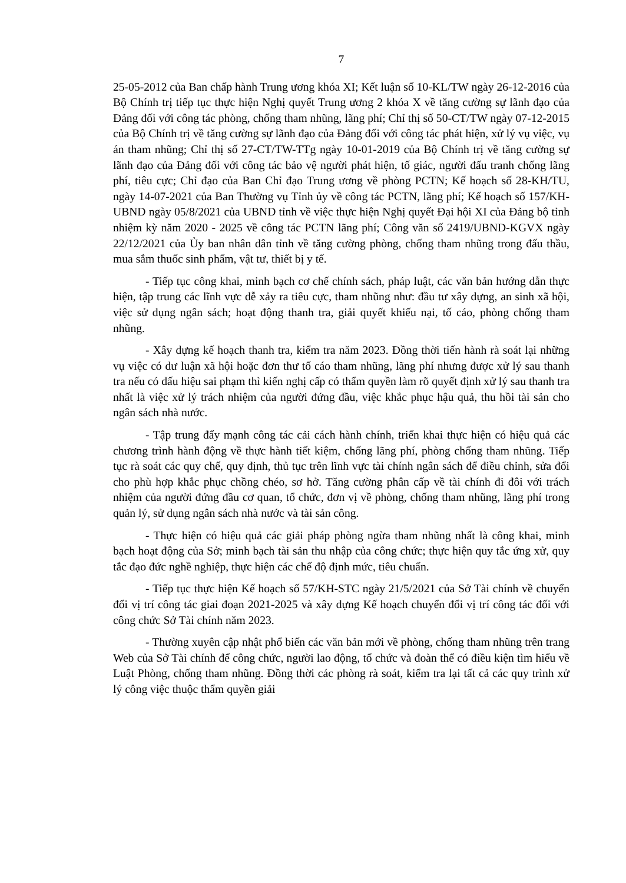7
25-05-2012 của Ban chấp hành Trung ương khóa XI; Kết luận số 10-KL/TW ngày 26-12-2016 của Bộ Chính trị tiếp tục thực hiện Nghị quyết Trung ương 2 khóa X về tăng cường sự lãnh đạo của Đảng đối với công tác phòng, chống tham nhũng, lãng phí; Chỉ thị số 50-CT/TW ngày 07-12-2015 của Bộ Chính trị về tăng cường sự lãnh đạo của Đảng đối với công tác phát hiện, xử lý vụ việc, vụ án tham nhũng; Chỉ thị số 27-CT/TW-TTg ngày 10-01-2019 của Bộ Chính trị về tăng cường sự lãnh đạo của Đảng đối với công tác bảo vệ người phát hiện, tố giác, người đấu tranh chống lãng phí, tiêu cực; Chỉ đạo của Ban Chỉ đạo Trung ương về phòng PCTN; Kế hoạch số 28-KH/TU, ngày 14-07-2021 của Ban Thường vụ Tỉnh ủy về công tác PCTN, lãng phí; Kế hoạch số 157/KH-UBND ngày 05/8/2021 của UBND tỉnh về việc thực hiện Nghị quyết Đại hội XI của Đảng bộ tỉnh nhiệm kỳ năm 2020 - 2025 về công tác PCTN lãng phí; Công văn số 2419/UBND-KGVX ngày 22/12/2021 của Ủy ban nhân dân tỉnh về tăng cường phòng, chống tham nhũng trong đấu thầu, mua sắm thuốc sinh phẩm, vật tư, thiết bị y tế.
- Tiếp tục công khai, minh bạch cơ chế chính sách, pháp luật, các văn bản hướng dẫn thực hiện, tập trung các lĩnh vực dễ xảy ra tiêu cực, tham nhũng như: đầu tư xây dựng, an sinh xã hội, việc sử dụng ngân sách; hoạt động thanh tra, giải quyết khiếu nại, tố cáo, phòng chống tham nhũng.
- Xây dựng kế hoạch thanh tra, kiểm tra năm 2023. Đồng thời tiến hành rà soát lại những vụ việc có dư luận xã hội hoặc đơn thư tố cáo tham nhũng, lãng phí nhưng được xử lý sau thanh tra nếu có dấu hiệu sai phạm thì kiến nghị cấp có thẩm quyền làm rõ quyết định xử lý sau thanh tra nhất là việc xử lý trách nhiệm của người đứng đầu, việc khắc phục hậu quả, thu hồi tài sản cho ngân sách nhà nước.
- Tập trung đẩy mạnh công tác cải cách hành chính, triển khai thực hiện có hiệu quả các chương trình hành động về thực hành tiết kiệm, chống lãng phí, phòng chống tham nhũng. Tiếp tục rà soát các quy chế, quy định, thủ tục trên lĩnh vực tài chính ngân sách để điều chỉnh, sửa đổi cho phù hợp khắc phục chồng chéo, sơ hở. Tăng cường phân cấp về tài chính đi đôi với trách nhiệm của người đứng đầu cơ quan, tổ chức, đơn vị về phòng, chống tham nhũng, lãng phí trong quản lý, sử dụng ngân sách nhà nước và tài sản công.
- Thực hiện có hiệu quả các giải pháp phòng ngừa tham nhũng nhất là công khai, minh bạch hoạt động của Sở; minh bạch tài sản thu nhập của công chức; thực hiện quy tắc ứng xử, quy tắc đạo đức nghề nghiệp, thực hiện các chế độ định mức, tiêu chuẩn.
- Tiếp tục thực hiện Kế hoạch số 57/KH-STC ngày 21/5/2021 của Sở Tài chính về chuyển đổi vị trí công tác giai đoạn 2021-2025 và xây dựng Kế hoạch chuyển đổi vị trí công tác đối với công chức Sở Tài chính năm 2023.
- Thường xuyên cập nhật phổ biến các văn bản mới về phòng, chống tham nhũng trên trang Web của Sở Tài chính để công chức, người lao động, tổ chức và đoàn thể có điều kiện tìm hiểu về Luật Phòng, chống tham nhũng. Đồng thời các phòng rà soát, kiểm tra lại tất cả các quy trình xử lý công việc thuộc thẩm quyền giải